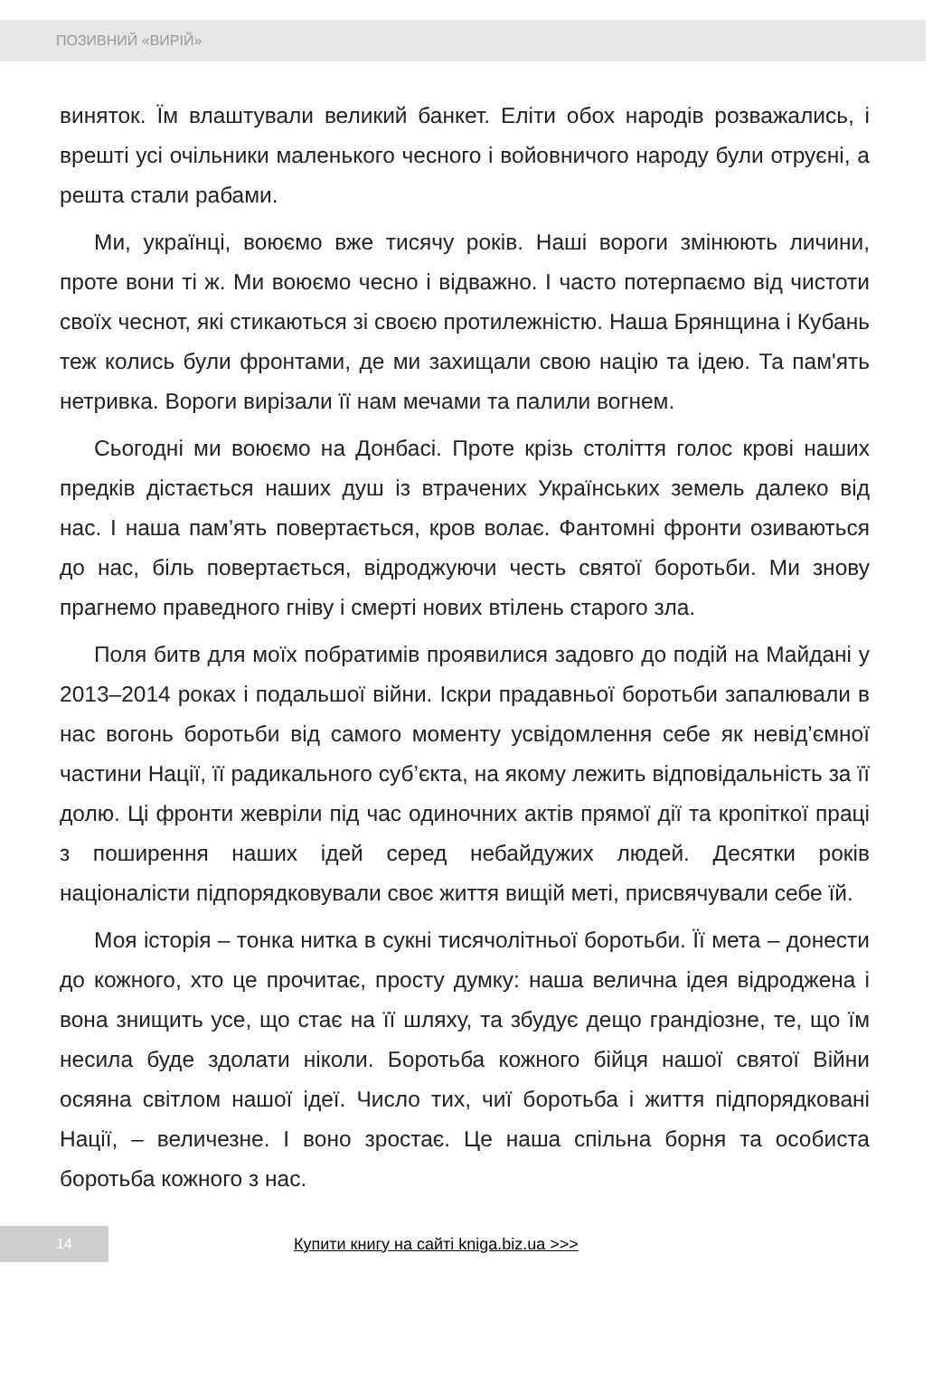ПОЗИВНИЙ «ВИРІЙ»
виняток. Їм влаштували великий банкет. Еліти обох народів розважались, і врешті усі очільники маленького чесного і войовничого народу були отруєні, а решта стали рабами.
Ми, українці, воюємо вже тисячу років. Наші вороги змінюють личини, проте вони ті ж. Ми воюємо чесно і відважно. І часто потерпаємо від чистоти своїх чеснот, які стикаються зі своєю протилежністю. Наша Брянщина і Кубань теж колись були фронтами, де ми захищали свою націю та ідею. Та пам'ять нетривка. Вороги вирізали її нам мечами та палили вогнем.
Сьогодні ми воюємо на Донбасі. Проте крізь століття голос крові наших предків дістається наших душ із втрачених Українських земель далеко від нас. І наша пам’ять повертається, кров волає. Фантомні фронти озиваються до нас, біль повертається, відроджуючи честь святої боротьби. Ми знову прагнемо праведного гніву і смерті нових втілень старого зла.
Поля битв для моїх побратимів проявилися задовго до подій на Майдані у 2013–2014 роках і подальшої війни. Іскри прадавньої боротьби запалювали в нас вогонь боротьби від самого моменту усвідомлення себе як невід’ємної частини Нації, її радикального суб’єкта, на якому лежить відповідальність за її долю. Ці фронти жевріли під час одиночних актів прямої дії та кропіткої праці з поширення наших ідей серед небайдужих людей. Десятки років націоналісти підпорядковували своє життя вищій меті, присвячували себе їй.
Моя історія – тонка нитка в сукні тисячолітньої боротьби. Її мета – донести до кожного, хто це прочитає, просту думку: наша велична ідея відроджена і вона знищить усе, що стає на її шляху, та збудує дещо грандіозне, те, що їм несила буде здолати ніколи. Боротьба кожного бійця нашої святої Війни осяяна світлом нашої ідеї. Число тих, чиї боротьба і життя підпорядковані Нації, – величезне. І воно зростає. Це наша спільна борня та особиста боротьба кожного з нас.
14
Купити книгу на сайті kniga.biz.ua >>>